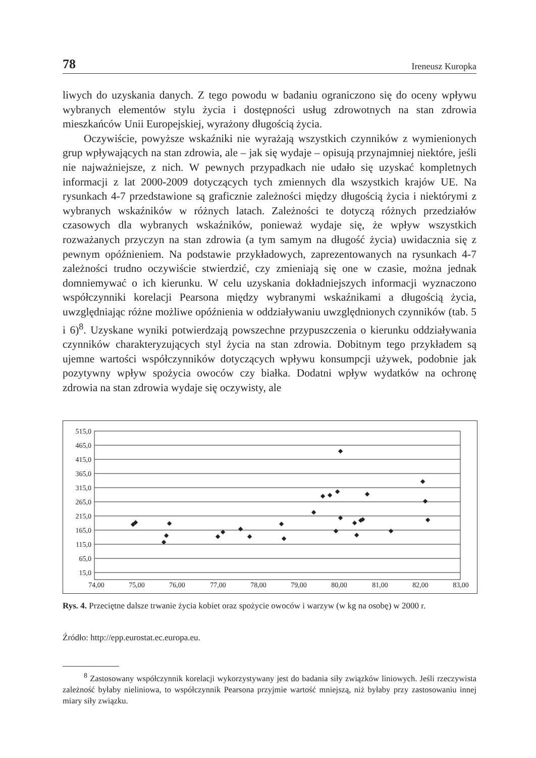78 Ireneusz Kuropka
liwych do uzyskania danych. Z tego powodu w badaniu ograniczono się do oceny wpływu wybranych elementów stylu życia i dostępności usług zdrowotnych na stan zdrowia mieszkańców Unii Europejskiej, wyrażony długością życia.
Oczywiście, powyższe wskaźniki nie wyrażają wszystkich czynników z wymienionych grup wpływających na stan zdrowia, ale – jak się wydaje – opisują przynajmniej niektóre, jeśli nie najważniejsze, z nich. W pewnych przypadkach nie udało się uzyskać kompletnych informacji z lat 2000-2009 dotyczących tych zmiennych dla wszystkich krajów UE. Na rysunkach 4-7 przedstawione są graficznie zależności między długością życia i niektórymi z wybranych wskaźników w różnych latach. Zależności te dotyczą różnych przedziałów czasowych dla wybranych wskaźników, ponieważ wydaje się, że wpływ wszystkich rozważanych przyczyn na stan zdrowia (a tym samym na długość życia) uwidacznia się z pewnym opóźnieniem. Na podstawie przykładowych, zaprezentowanych na rysunkach 4-7 zależności trudno oczywiście stwierdzić, czy zmieniają się one w czasie, można jednak domniemywać o ich kierunku. W celu uzyskania dokładniejszych informacji wyznaczono współczynniki korelacji Pearsona między wybranymi wskaźnikami a długością życia, uwzględniając różne możliwe opóźnienia w oddziaływaniu uwzględnionych czynników (tab. 5 i 6)<sup>8</sup>. Uzyskane wyniki potwierdzają powszechne przypuszczenia o kierunku oddziaływania czynników charakteryzujących styl życia na stan zdrowia. Dobitnym tego przykładem są ujemne wartości współczynników dotyczących wpływu konsumpcji używek, podobnie jak pozytywny wpływ spożycia owoców czy białka. Dodatni wpływ wydatków na ochronę zdrowia na stan zdrowia wydaje się oczywisty, ale
515,0
465,0
415,0
365,0
315,0
265,0
215,0
165,0
115,0
65,0
15,0
74,00
75,00
76,00
77,00
78,00
79,00
80,00
81,00
82,00
83,00
◆
◆
◆
◆
◆
◆
◆
◆
◆
◆
◆
◆
◆
◆
◆
◆
◆
◆
◆
◆
◆
◆
◆
◆
◆
◆
◆
Rys. 4. Przeciętne dalsze trwanie życia kobiet oraz spożycie owoców i warzyw (w kg na osobę) w 2000 r.
Źródło: http://epp.eurostat.ec.europa.eu.
<sup>8</sup> Zastosowany współczynnik korelacji wykorzystywany jest do badania siły związków liniowych. Jeśli rzeczywista zależność byłaby nieliniowa, to współczynnik Pearsona przyjmie wartość mniejszą, niż byłaby przy zastosowaniu innej miary siły związku.